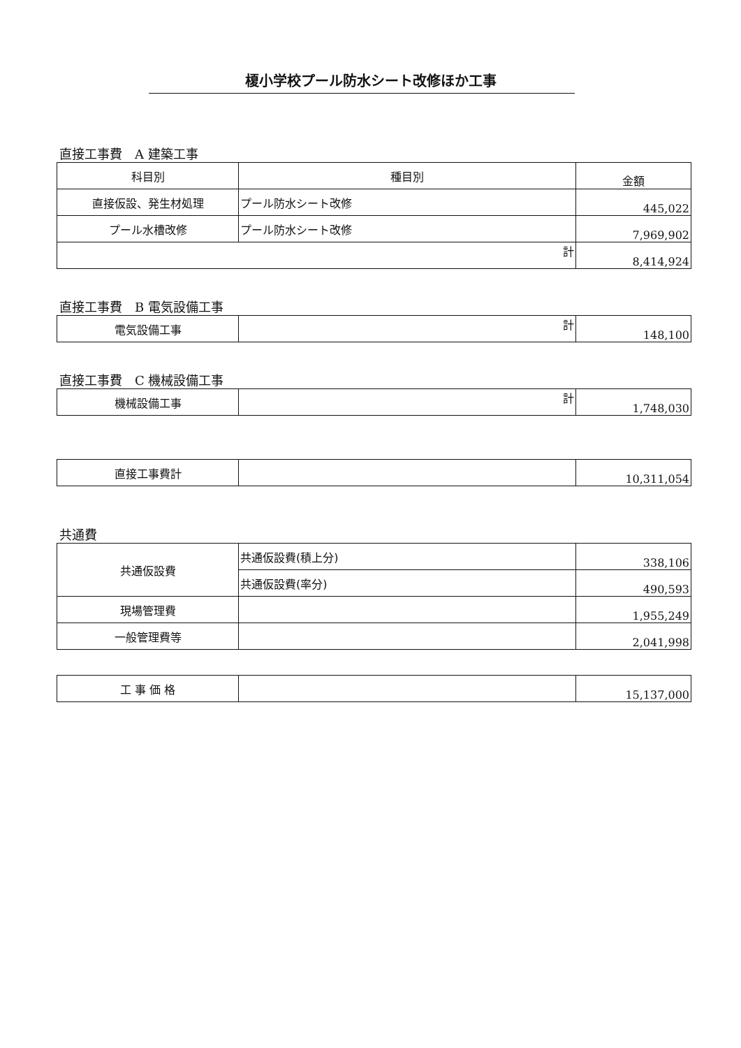榎小学校プール防水シート改修ほか工事
直接工事費　A 建築工事
| 科目別 | 種目別 | 金額 |
| --- | --- | --- |
| 直接仮設、発生材処理 | プール防水シート改修 | 445,022 |
| プール水槽改修 | プール防水シート改修 | 7,969,902 |
| 計 | | 8,414,924 |
直接工事費　B 電気設備工事
| 電気設備工事 | 計 | 148,100 |
直接工事費　C 機械設備工事
| 機械設備工事 | 計 | 1,748,030 |
| 直接工事費計 | | 10,311,054 |
共通費
| 共通仮設費 | 共通仮設費(積上分) | 338,106 |
| | 共通仮設費(率分) | 490,593 |
| 現場管理費 | | 1,955,249 |
| 一般管理費等 | | 2,041,998 |
| 工 事 価 格 | | 15,137,000 |